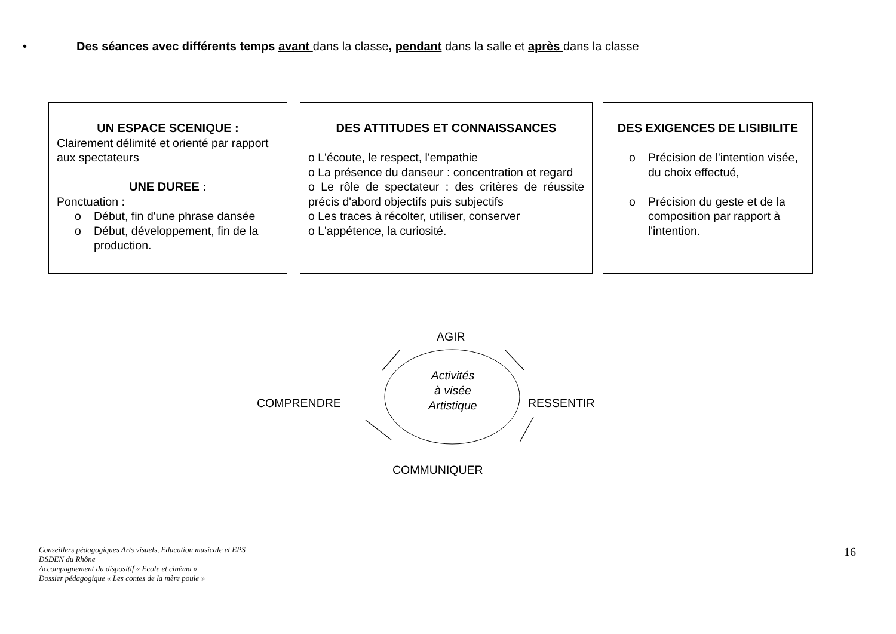• Des séances avec différents temps avant dans la classe, pendant dans la salle et après dans la classe
UN ESPACE SCENIQUE :
Clairement délimité et orienté par rapport aux spectateurs
UNE DUREE :
Ponctuation :
o Début, fin d'une phrase dansée
o Début, développement, fin de la production.
DES ATTITUDES ET CONNAISSANCES
o L'écoute, le respect, l'empathie
o La présence du danseur : concentration et regard
o Le rôle de spectateur : des critères de réussite précis d'abord objectifs puis subjectifs
o Les traces à récolter, utiliser, conserver
o L'appétence, la curiosité.
DES EXIGENCES DE LISIBILITE
o Précision de l'intention visée, du choix effectué,
o Précision du geste et de la composition par rapport à l'intention.
AGIR
COMPRENDRE
Activités à visée Artistique
RESSENTIR
COMMUNIQUER
Conseillers pédagogiques Arts visuels, Education musicale et EPS
DSDEN du Rhône
Accompagnement du dispositif « Ecole et cinéma »
Dossier pédagogique « Les contes de la mère poule »
16